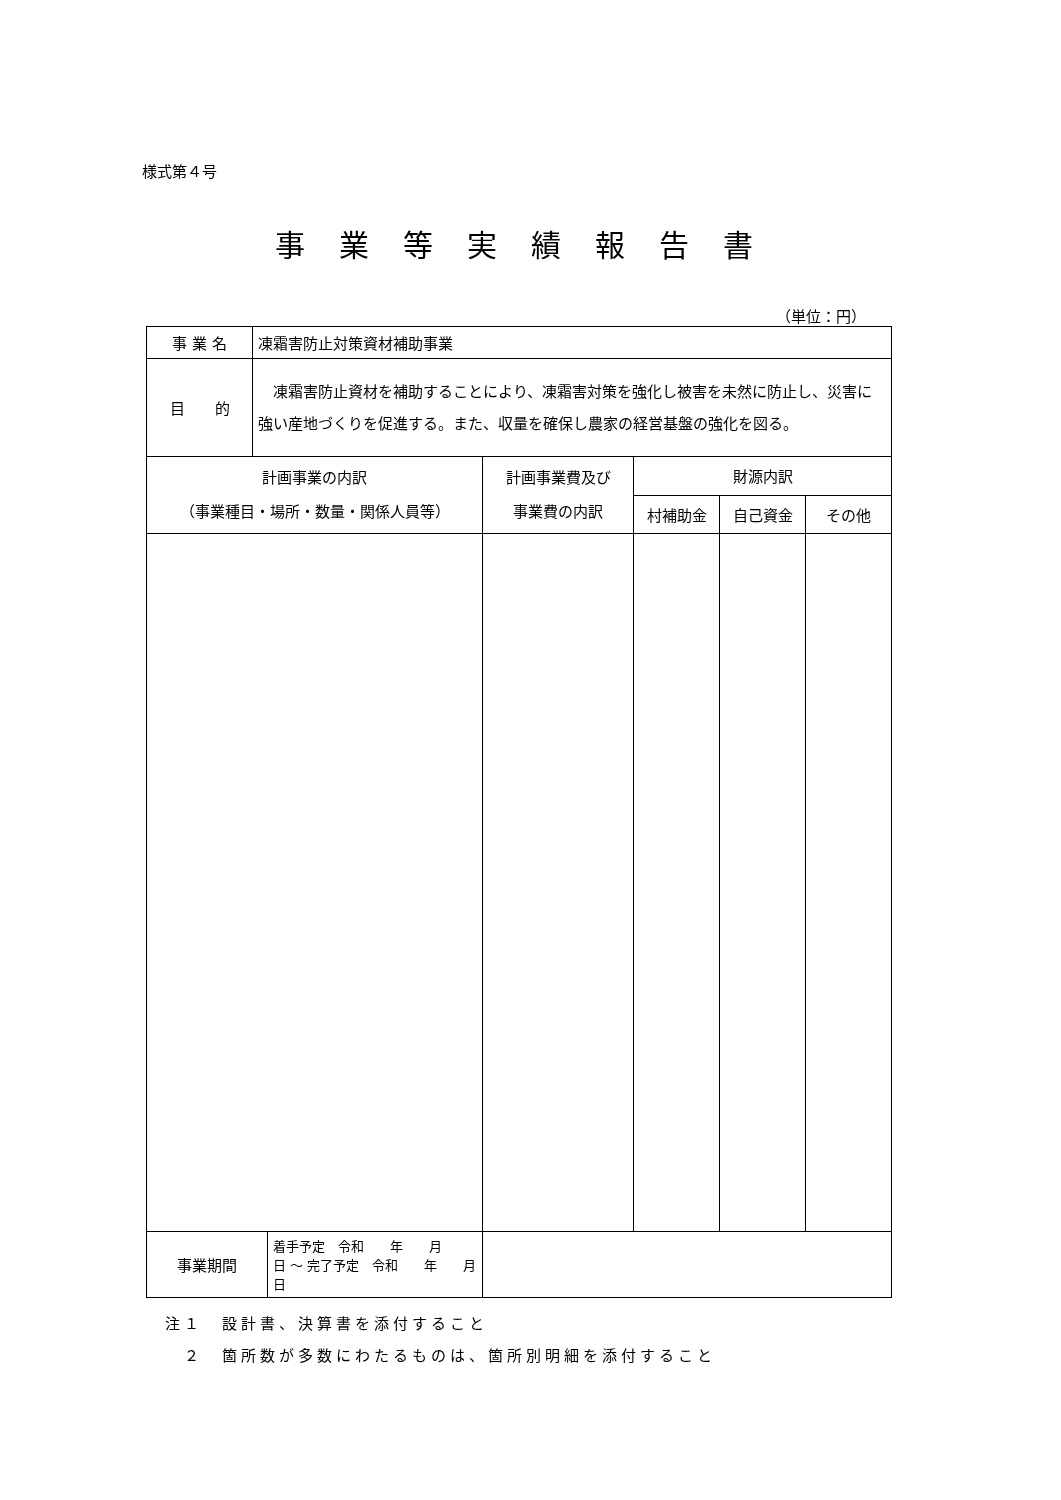様式第４号
事業等実績報告書
（単位：円）
| 事 業 名 | 凍霜害防止対策資材補助事業 | | | | |
| 目 的 | 凍霜害防止資材を補助することにより、凍霜害対策を強化し被害を未然に防止し、災害に強い産地づくりを促進する。また、収量を確保し農家の経営基盤の強化を図る。 | | | | |
| 計画事業の内訳 （事業種目・場所・数量・関係人員等） | | 計画事業費及び 事業費の内訳 | 財源内訳 | | |
| | | | 村補助金 | 自己資金 | その他 |
| / 事業期間 / 着手予定 令和 年 月 日 ～ 完了予定 令和 年 月 日 / | | | | | |
注１　設計書、決算書を添付すること
　２　箇所数が多数にわたるものは、箇所別明細を添付すること